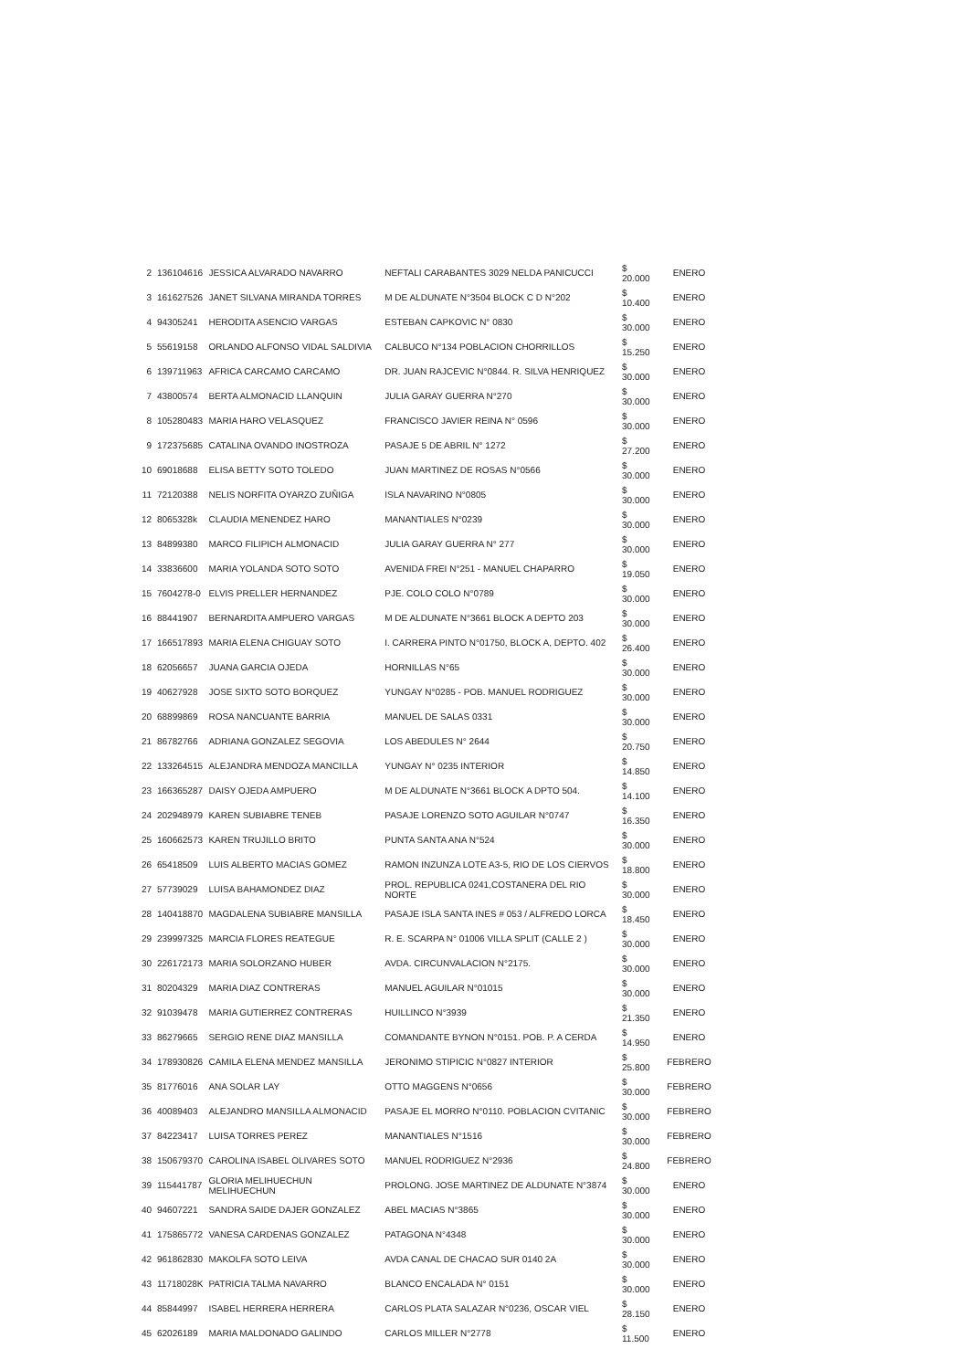| 2 | 136104616 | JESSICA ALVARADO NAVARRO | NEFTALI CARABANTES 3029 NELDA PANICUCCI | $ 20.000 | ENERO |
| 3 | 161627526 | JANET SILVANA MIRANDA TORRES | M DE ALDUNATE N°3504 BLOCK C D N°202 | $ 10.400 | ENERO |
| 4 | 94305241 | HERODITA ASENCIO VARGAS | ESTEBAN CAPKOVIC N° 0830 | $ 30.000 | ENERO |
| 5 | 55619158 | ORLANDO ALFONSO VIDAL SALDIVIA | CALBUCO N°134 POBLACION CHORRILLOS | $ 15.250 | ENERO |
| 6 | 139711963 | AFRICA CARCAMO CARCAMO | DR. JUAN RAJCEVIC N°0844. R. SILVA HENRIQUEZ | $ 30.000 | ENERO |
| 7 | 43800574 | BERTA ALMONACID LLANQUIN | JULIA GARAY GUERRA N°270 | $ 30.000 | ENERO |
| 8 | 105280483 | MARIA HARO VELASQUEZ | FRANCISCO JAVIER REINA N° 0596 | $ 30.000 | ENERO |
| 9 | 172375685 | CATALINA OVANDO INOSTROZA | PASAJE 5 DE ABRIL N° 1272 | $ 27.200 | ENERO |
| 10 | 69018688 | ELISA BETTY SOTO TOLEDO | JUAN MARTINEZ DE ROSAS N°0566 | $ 30.000 | ENERO |
| 11 | 72120388 | NELIS NORFITA OYARZO ZUÑIGA | ISLA NAVARINO N°0805 | $ 30.000 | ENERO |
| 12 | 8065328k | CLAUDIA MENENDEZ HARO | MANANTIALES N°0239 | $ 30.000 | ENERO |
| 13 | 84899380 | MARCO FILIPICH ALMONACID | JULIA GARAY GUERRA N° 277 | $ 30.000 | ENERO |
| 14 | 33836600 | MARIA YOLANDA SOTO SOTO | AVENIDA FREI N°251 - MANUEL CHAPARRO | $ 19.050 | ENERO |
| 15 | 7604278-0 | ELVIS PRELLER HERNANDEZ | PJE. COLO COLO N°0789 | $ 30.000 | ENERO |
| 16 | 88441907 | BERNARDITA AMPUERO VARGAS | M DE ALDUNATE N°3661 BLOCK A DEPTO 203 | $ 30.000 | ENERO |
| 17 | 166517893 | MARIA ELENA CHIGUAY SOTO | I. CARRERA PINTO N°01750, BLOCK A, DEPTO. 402 | $ 26.400 | ENERO |
| 18 | 62056657 | JUANA GARCIA OJEDA | HORNILLAS N°65 | $ 30.000 | ENERO |
| 19 | 40627928 | JOSE SIXTO SOTO BORQUEZ | YUNGAY N°0285 - POB. MANUEL RODRIGUEZ | $ 30.000 | ENERO |
| 20 | 68899869 | ROSA NANCUANTE BARRIA | MANUEL DE SALAS 0331 | $ 30.000 | ENERO |
| 21 | 86782766 | ADRIANA GONZALEZ SEGOVIA | LOS ABEDULES N° 2644 | $ 20.750 | ENERO |
| 22 | 133264515 | ALEJANDRA MENDOZA MANCILLA | YUNGAY N° 0235 INTERIOR | $ 14.850 | ENERO |
| 23 | 166365287 | DAISY OJEDA AMPUERO | M DE ALDUNATE N°3661 BLOCK A DPTO 504. | $ 14.100 | ENERO |
| 24 | 202948979 | KAREN SUBIABRE TENEB | PASAJE LORENZO SOTO AGUILAR N°0747 | $ 16.350 | ENERO |
| 25 | 160662573 | KAREN TRUJILLO BRITO | PUNTA SANTA ANA N°524 | $ 30.000 | ENERO |
| 26 | 65418509 | LUIS ALBERTO MACIAS GOMEZ | RAMON INZUNZA LOTE A3-5, RIO DE LOS CIERVOS | $ 18.800 | ENERO |
| 27 | 57739029 | LUISA BAHAMONDEZ DIAZ | PROL. REPUBLICA 0241,COSTANERA DEL RIO NORTE | $ 30.000 | ENERO |
| 28 | 140418870 | MAGDALENA SUBIABRE MANSILLA | PASAJE ISLA SANTA INES # 053 / ALFREDO LORCA | $ 18.450 | ENERO |
| 29 | 239997325 | MARCIA FLORES REATEGUE | R. E. SCARPA N° 01006 VILLA SPLIT (CALLE 2 ) | $ 30.000 | ENERO |
| 30 | 226172173 | MARIA SOLORZANO HUBER | AVDA. CIRCUNVALACION N°2175. | $ 30.000 | ENERO |
| 31 | 80204329 | MARIA DIAZ CONTRERAS | MANUEL AGUILAR N°01015 | $ 30.000 | ENERO |
| 32 | 91039478 | MARIA GUTIERREZ CONTRERAS | HUILLINCO N°3939 | $ 21.350 | ENERO |
| 33 | 86279665 | SERGIO RENE DIAZ MANSILLA | COMANDANTE BYNON N°0151. POB. P. A CERDA | $ 14.950 | ENERO |
| 34 | 178930826 | CAMILA ELENA MENDEZ MANSILLA | JERONIMO STIPICIC N°0827 INTERIOR | $ 25.800 | FEBRERO |
| 35 | 81776016 | ANA SOLAR LAY | OTTO MAGGENS N°0656 | $ 30.000 | FEBRERO |
| 36 | 40089403 | ALEJANDRO MANSILLA ALMONACID | PASAJE EL MORRO N°0110. POBLACION CVITANIC | $ 30.000 | FEBRERO |
| 37 | 84223417 | LUISA TORRES PEREZ | MANANTIALES N°1516 | $ 30.000 | FEBRERO |
| 38 | 150679370 | CAROLINA ISABEL OLIVARES SOTO | MANUEL RODRIGUEZ N°2936 | $ 24.800 | FEBRERO |
| 39 | 115441787 | GLORIA MELIHUECHUN MELIHUECHUN | PROLONG. JOSE MARTINEZ DE ALDUNATE N°3874 | $ 30.000 | ENERO |
| 40 | 94607221 | SANDRA SAIDE DAJER GONZALEZ | ABEL MACIAS N°3865 | $ 30.000 | ENERO |
| 41 | 175865772 | VANESA CARDENAS GONZALEZ | PATAGONA N°4348 | $ 30.000 | ENERO |
| 42 | 961862830 | MAKOLFA SOTO LEIVA | AVDA CANAL DE CHACAO SUR 0140 2A | $ 30.000 | ENERO |
| 43 | 11718028K | PATRICIA TALMA NAVARRO | BLANCO ENCALADA N° 0151 | $ 30.000 | ENERO |
| 44 | 85844997 | ISABEL HERRERA HERRERA | CARLOS PLATA SALAZAR N°0236, OSCAR VIEL | $ 28.150 | ENERO |
| 45 | 62026189 | MARIA MALDONADO GALINDO | CARLOS MILLER N°2778 | $ 11.500 | ENERO |